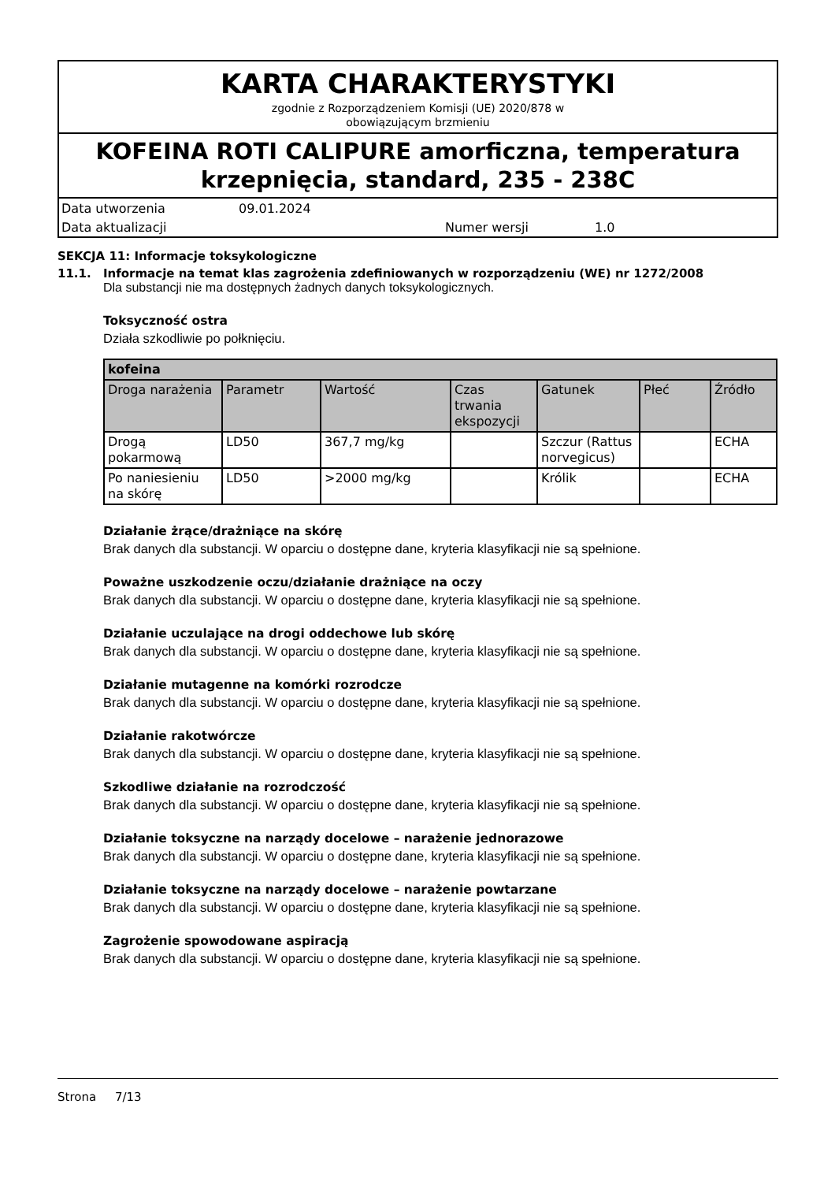KARTA CHARAKTERYSTYKI
zgodnie z Rozporządzeniem Komisji (UE) 2020/878 w
obowiązującym brzmieniu
KOFEINA ROTI CALIPURE amorficzna, temperatura krzepnięcia, standard, 235 - 238C
Data utworzenia 09.01.2024
Data aktualizacji Numer wersji 1.0
SEKCJA 11: Informacje toksykologiczne
11.1. Informacje na temat klas zagrożenia zdefiniowanych w rozporządzeniu (WE) nr 1272/2008
Dla substancji nie ma dostępnych żadnych danych toksykologicznych.
Toksyczność ostra
Działa szkodliwie po połknięciu.
| kofeina | | | | | | |
| --- | --- | --- | --- | --- | --- | --- |
| Droga narażenia | Parametr | Wartość | Czas trwania ekspozycji | Gatunek | Płeć | Źródło |
| Drogą pokarmową | LD50 | 367,7 mg/kg | | Szczur (Rattus norvegicus) | | ECHA |
| Po naniesieniu na skórę | LD50 | >2000 mg/kg | | Królik | | ECHA |
Działanie żrące/drażniące na skórę
Brak danych dla substancji. W oparciu o dostępne dane, kryteria klasyfikacji nie są spełnione.
Poważne uszkodzenie oczu/działanie drażniące na oczy
Brak danych dla substancji. W oparciu o dostępne dane, kryteria klasyfikacji nie są spełnione.
Działanie uczulające na drogi oddechowe lub skórę
Brak danych dla substancji. W oparciu o dostępne dane, kryteria klasyfikacji nie są spełnione.
Działanie mutagenne na komórki rozrodcze
Brak danych dla substancji. W oparciu o dostępne dane, kryteria klasyfikacji nie są spełnione.
Działanie rakotwórcze
Brak danych dla substancji. W oparciu o dostępne dane, kryteria klasyfikacji nie są spełnione.
Szkodliwe działanie na rozrodczość
Brak danych dla substancji. W oparciu o dostępne dane, kryteria klasyfikacji nie są spełnione.
Działanie toksyczne na narządy docelowe – narażenie jednorazowe
Brak danych dla substancji. W oparciu o dostępne dane, kryteria klasyfikacji nie są spełnione.
Działanie toksyczne na narządy docelowe – narażenie powtarzane
Brak danych dla substancji. W oparciu o dostępne dane, kryteria klasyfikacji nie są spełnione.
Zagrożenie spowodowane aspiracją
Brak danych dla substancji. W oparciu o dostępne dane, kryteria klasyfikacji nie są spełnione.
Strona 7/13